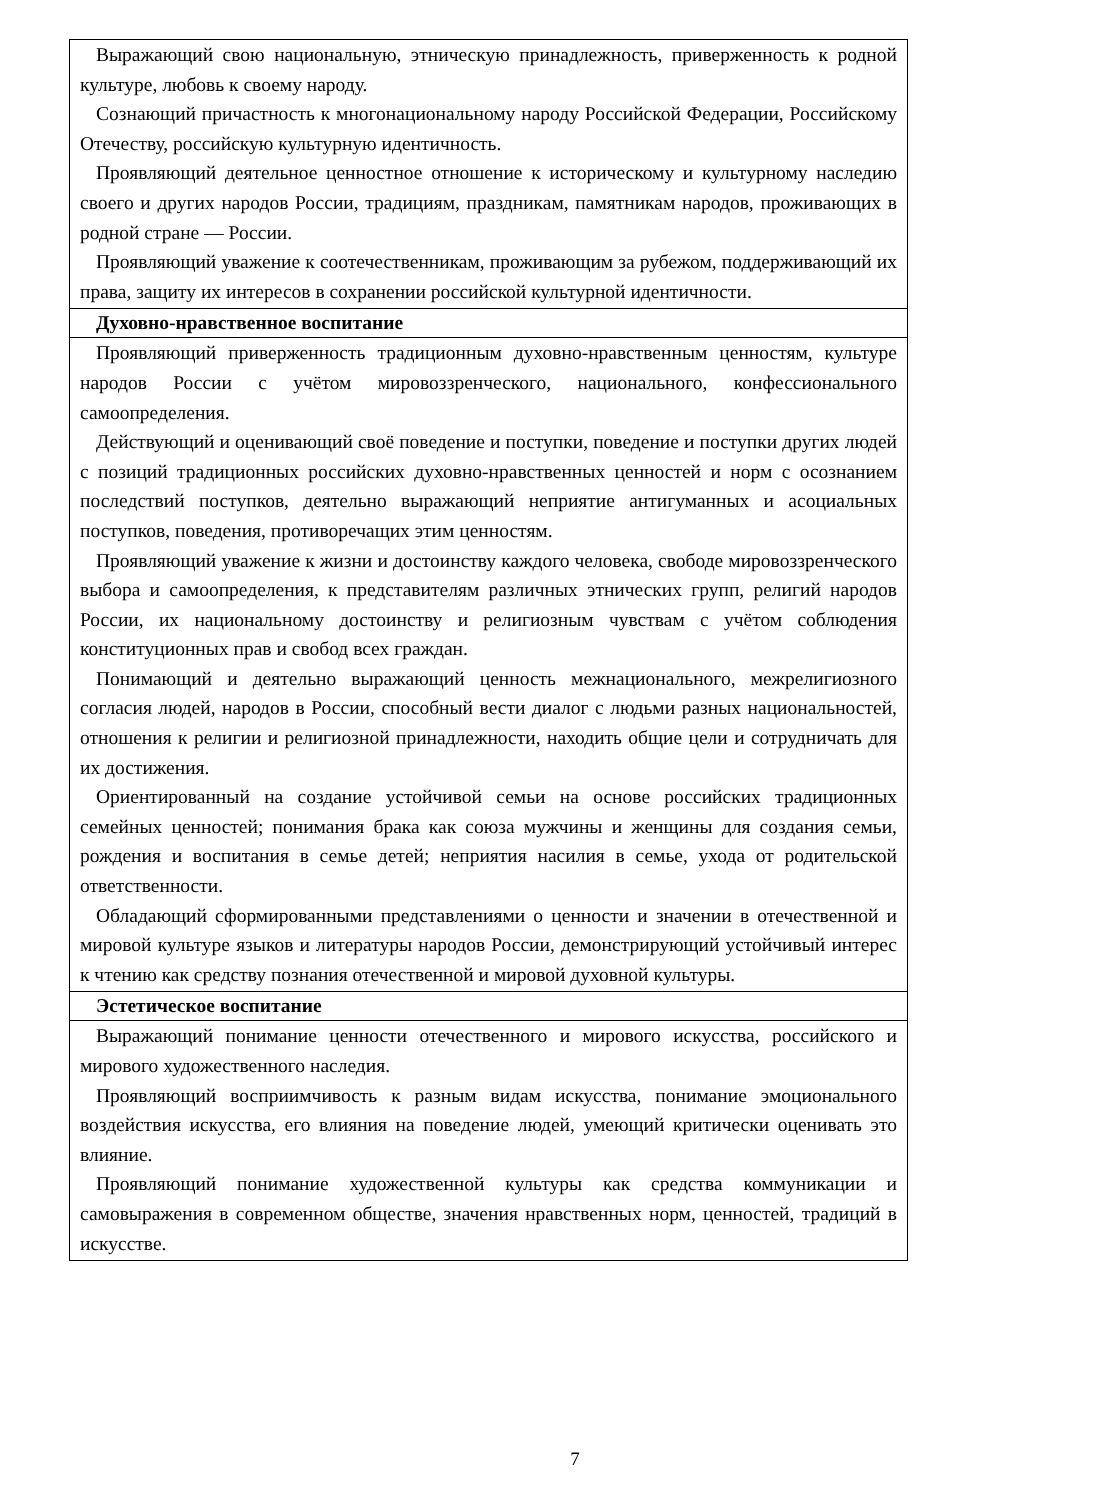| Выражающий свою национальную, этническую принадлежность, приверженность к родной культуре, любовь к своему народу. Сознающий причастность к многонациональному народу Российской Федерации, Российскому Отечеству, российскую культурную идентичность. Проявляющий деятельное ценностное отношение к историческому и культурному наследию своего и других народов России, традициям, праздникам, памятникам народов, проживающих в родной стране — России. Проявляющий уважение к соотечественникам, проживающим за рубежом, поддерживающий их права, защиту их интересов в сохранении российской культурной идентичности. |
| Духовно-нравственное воспитание |
| Проявляющий приверженность традиционным духовно-нравственным ценностям, культуре народов России с учётом мировоззренческого, национального, конфессионального самоопределения. Действующий и оценивающий своё поведение и поступки, поведение и поступки других людей с позиций традиционных российских духовно-нравственных ценностей и норм с осознанием последствий поступков, деятельно выражающий неприятие антигуманных и асоциальных поступков, поведения, противоречащих этим ценностям. Проявляющий уважение к жизни и достоинству каждого человека, свободе мировоззренческого выбора и самоопределения, к представителям различных этнических групп, религий народов России, их национальному достоинству и религиозным чувствам с учётом соблюдения конституционных прав и свобод всех граждан. Понимающий и деятельно выражающий ценность межнационального, межрелигиозного согласия людей, народов в России, способный вести диалог с людьми разных национальностей, отношения к религии и религиозной принадлежности, находить общие цели и сотрудничать для их достижения. Ориентированный на создание устойчивой семьи на основе российских традиционных семейных ценностей; понимания брака как союза мужчины и женщины для создания семьи, рождения и воспитания в семье детей; неприятия насилия в семье, ухода от родительской ответственности. Обладающий сформированными представлениями о ценности и значении в отечественной и мировой культуре языков и литературы народов России, демонстрирующий устойчивый интерес к чтению как средству познания отечественной и мировой духовной культуры. |
| Эстетическое воспитание |
| Выражающий понимание ценности отечественного и мирового искусства, российского и мирового художественного наследия. Проявляющий восприимчивость к разным видам искусства, понимание эмоционального воздействия искусства, его влияния на поведение людей, умеющий критически оценивать это влияние. Проявляющий понимание художественной культуры как средства коммуникации и самовыражения в современном обществе, значения нравственных норм, ценностей, традиций в искусстве. |
7